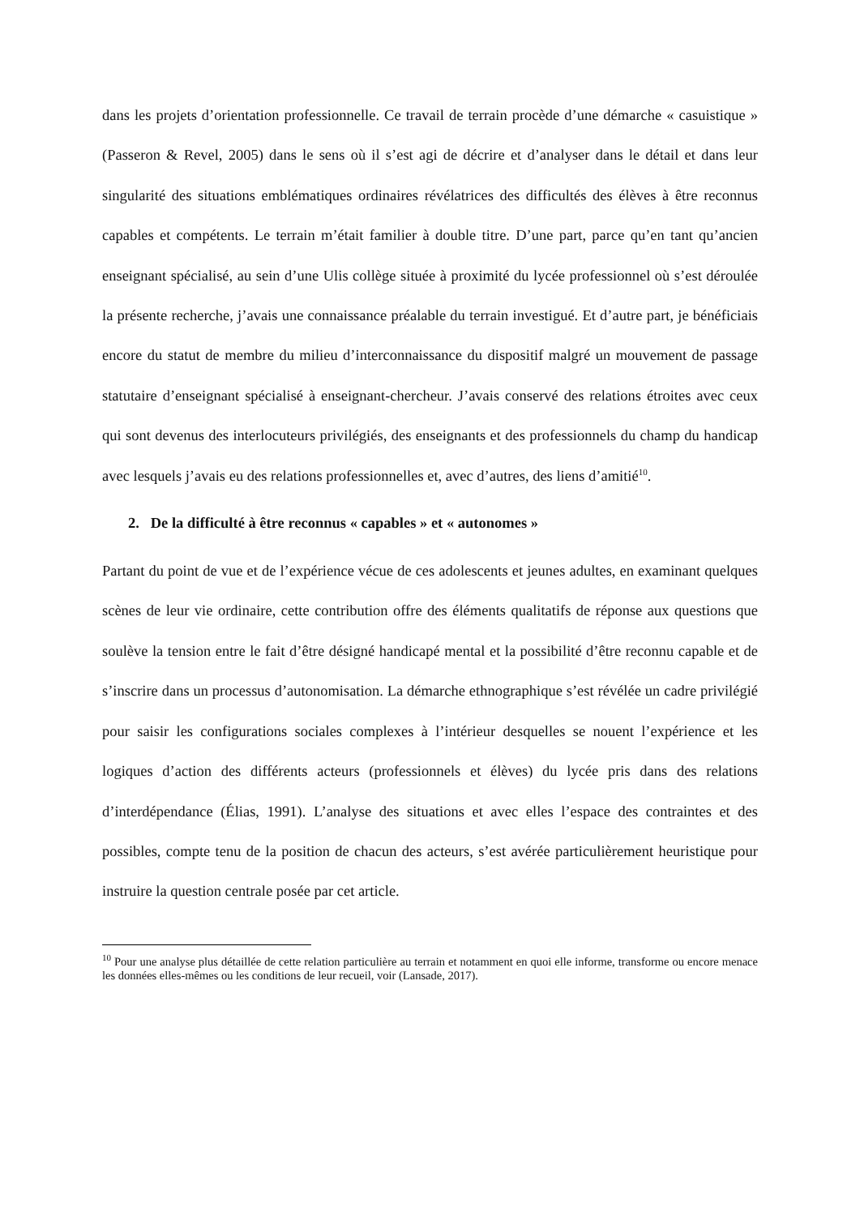dans les projets d’orientation professionnelle. Ce travail de terrain procède d’une démarche « casuistique » (Passeron & Revel, 2005) dans le sens où il s’est agi de décrire et d’analyser dans le détail et dans leur singularité des situations emblématiques ordinaires révélatrices des difficultés des élèves à être reconnus capables et compétents. Le terrain m’était familier à double titre. D’une part, parce qu’en tant qu’ancien enseignant spécialisé, au sein d’une Ulis collège située à proximité du lycée professionnel où s’est déroulée la présente recherche, j’avais une connaissance préalable du terrain investigué. Et d’autre part, je bénéficiais encore du statut de membre du milieu d’interconnaissance du dispositif malgré un mouvement de passage statutaire d’enseignant spécialisé à enseignant-chercheur. J’avais conservé des relations étroites avec ceux qui sont devenus des interlocuteurs privilégiés, des enseignants et des professionnels du champ du handicap avec lesquels j’avais eu des relations professionnelles et, avec d’autres, des liens d’amitié<sup>10</sup>.
2. De la difficulté à être reconnus « capables » et « autonomes »
Partant du point de vue et de l’expérience vécue de ces adolescents et jeunes adultes, en examinant quelques scènes de leur vie ordinaire, cette contribution offre des éléments qualitatifs de réponse aux questions que soulève la tension entre le fait d’être désigné handicapé mental et la possibilité d’être reconnu capable et de s’inscrire dans un processus d’autonomisation. La démarche ethnographique s’est révélée un cadre privilégié pour saisir les configurations sociales complexes à l’intérieur desquelles se nouent l’expérience et les logiques d’action des différents acteurs (professionnels et élèves) du lycée pris dans des relations d’interdépendance (Élias, 1991). L’analyse des situations et avec elles l’espace des contraintes et des possibles, compte tenu de la position de chacun des acteurs, s’est avérée particulièrement heuristique pour instruire la question centrale posée par cet article.
<sup>10</sup> Pour une analyse plus détaillée de cette relation particulière au terrain et notamment en quoi elle informe, transforme ou encore menace les données elles-mêmes ou les conditions de leur recueil, voir (Lansade, 2017).